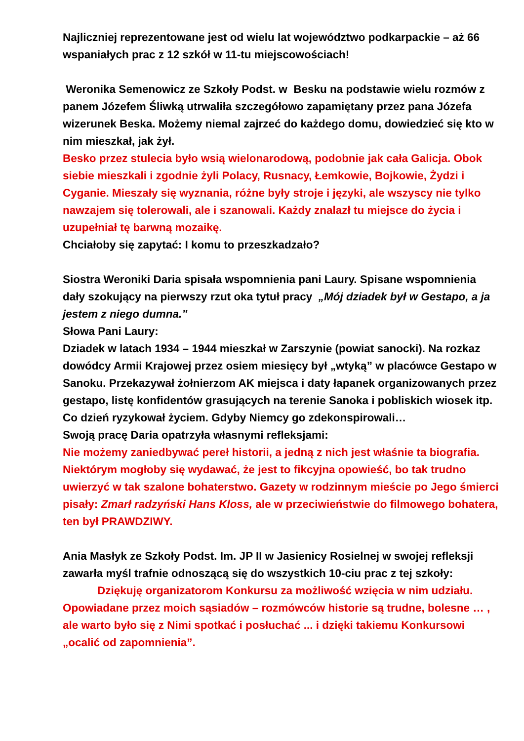Najliczniej reprezentowane jest od wielu lat województwo podkarpackie – aż 66 wspaniałych prac z 12 szkół w 11-tu miejscowościach!
Weronika Semenowicz ze Szkoły Podst. w Besku na podstawie wielu rozmów z panem Józefem Śliwką utrwaliła szczegółowo zapamiętany przez pana Józefa wizerunek Beska. Możemy niemal zajrzeć do każdego domu, dowiedzieć się kto w nim mieszkał, jak żył.
Besko przez stulecia było wsią wielonarodową, podobnie jak cała Galicja. Obok siebie mieszkali i zgodnie żyli Polacy, Rusnacy, Łemkowie, Bojkowie, Żydzi i Cyganie. Mieszały się wyznania, różne były stroje i języki, ale wszyscy nie tylko nawzajem się tolerowali, ale i szanowali. Każdy znalazł tu miejsce do życia i uzupełniał tę barwną mozaikę.
Chciałoby się zapytać: I komu to przeszkadzało?
Siostra Weroniki Daria spisała wspomnienia pani Laury. Spisane wspomnienia dały szokujący na pierwszy rzut oka tytuł pracy „Mój dziadek był w Gestapo, a ja jestem z niego dumna.”
Słowa Pani Laury:
Dziadek w latach 1934 – 1944 mieszkał w Zarszynie (powiat sanocki). Na rozkaz dowódcy Armii Krajowej przez osiem miesięcy był „wtyką” w placówce Gestapo w Sanoku. Przekazywał żołnierzom AK miejsca i daty łapanek organizowanych przez gestapo, listę konfidentów grasujących na terenie Sanoka i pobliskich wiosek itp. Co dzień ryzykował życiem. Gdyby Niemcy go zdekonspirowali…
Swoją pracę Daria opatrzyła własnymi refleksjami:
Nie możemy zaniedbywać pereł historii, a jedną z nich jest właśnie ta biografia. Niektórym mogłoby się wydawać, że jest to fikcyjna opowieść, bo tak trudno uwierzyć w tak szalone bohaterstwo. Gazety w rodzinnym mieście po Jego śmierci pisały: Zmarł radzyński Hans Kloss, ale w przeciwieństwie do filmowego bohatera, ten był PRAWDZIWY.
Ania Masłyk ze Szkoły Podst. Im. JP II w Jasienicy Rosielnej w swojej refleksji zawarła myśl trafnie odnoszącą się do wszystkich 10-ciu prac z tej szkoły:
Dziękuję organizatorom Konkursu za możliwość wzięcia w nim udziału. Opowiadane przez moich sąsiadów – rozmówców historie są trudne, bolesne … , ale warto było się z Nimi spotkać i posłuchać ... i dzięki takiemu Konkursowi „ocalić od zapomnienia”.